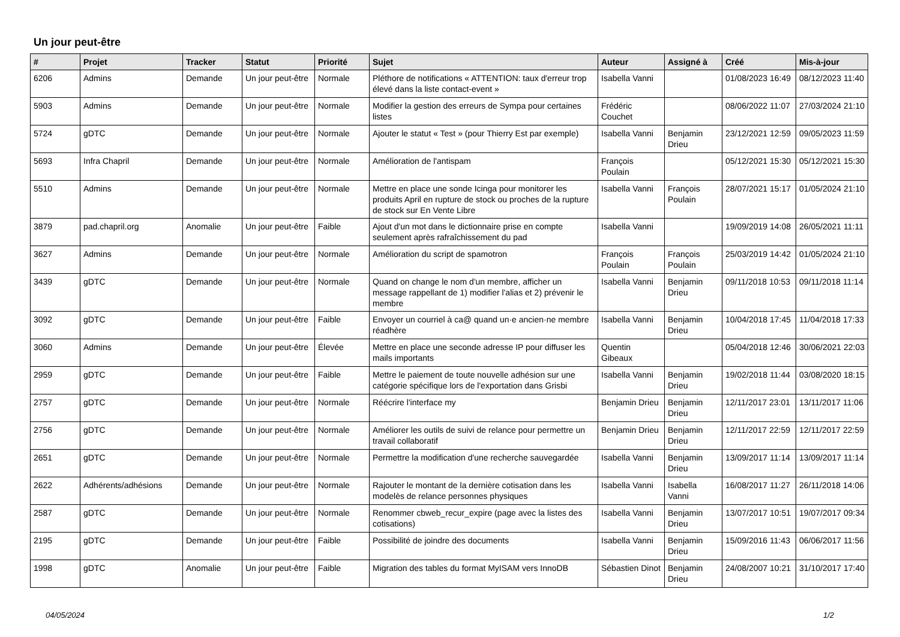Un jour peut-être
| # | Projet | Tracker | Statut | Priorité | Sujet | Auteur | Assigné à | Créé | Mis-à-jour |
| --- | --- | --- | --- | --- | --- | --- | --- | --- | --- |
| 6206 | Admins | Demande | Un jour peut-être | Normale | Pléthore de notifications « ATTENTION: taux d'erreur trop élevé dans la liste contact-event » | Isabella Vanni | | 01/08/2023 16:49 | 08/12/2023 11:40 |
| 5903 | Admins | Demande | Un jour peut-être | Normale | Modifier la gestion des erreurs de Sympa pour certaines listes | Frédéric Couchet | | 08/06/2022 11:07 | 27/03/2024 21:10 |
| 5724 | gDTC | Demande | Un jour peut-être | Normale | Ajouter le statut « Test » (pour Thierry Est par exemple) | Isabella Vanni | Benjamin Drieu | 23/12/2021 12:59 | 09/05/2023 11:59 |
| 5693 | Infra Chapril | Demande | Un jour peut-être | Normale | Amélioration de l'antispam | François Poulain | | 05/12/2021 15:30 | 05/12/2021 15:30 |
| 5510 | Admins | Demande | Un jour peut-être | Normale | Mettre en place une sonde Icinga pour monitorer les produits April en rupture de stock ou proches de la rupture de stock sur En Vente Libre | Isabella Vanni | François Poulain | 28/07/2021 15:17 | 01/05/2024 21:10 |
| 3879 | pad.chapril.org | Anomalie | Un jour peut-être | Faible | Ajout d'un mot dans le dictionnaire prise en compte seulement après rafraîchissement du pad | Isabella Vanni | | 19/09/2019 14:08 | 26/05/2021 11:11 |
| 3627 | Admins | Demande | Un jour peut-être | Normale | Amélioration du script de spamotron | François Poulain | François Poulain | 25/03/2019 14:42 | 01/05/2024 21:10 |
| 3439 | gDTC | Demande | Un jour peut-être | Normale | Quand on change le nom d'un membre, afficher un message rappellant de 1) modifier l'alias et 2) prévenir le membre | Isabella Vanni | Benjamin Drieu | 09/11/2018 10:53 | 09/11/2018 11:14 |
| 3092 | gDTC | Demande | Un jour peut-être | Faible | Envoyer un courriel à ca@ quand un·e ancien·ne membre réadhère | Isabella Vanni | Benjamin Drieu | 10/04/2018 17:45 | 11/04/2018 17:33 |
| 3060 | Admins | Demande | Un jour peut-être | Élevée | Mettre en place une seconde adresse IP pour diffuser les mails importants | Quentin Gibeaux | | 05/04/2018 12:46 | 30/06/2021 22:03 |
| 2959 | gDTC | Demande | Un jour peut-être | Faible | Mettre le paiement de toute nouvelle adhésion sur une catégorie spécifique lors de l'exportation dans Grisbi | Isabella Vanni | Benjamin Drieu | 19/02/2018 11:44 | 03/08/2020 18:15 |
| 2757 | gDTC | Demande | Un jour peut-être | Normale | Réécrire l'interface my | Benjamin Drieu | Benjamin Drieu | 12/11/2017 23:01 | 13/11/2017 11:06 |
| 2756 | gDTC | Demande | Un jour peut-être | Normale | Améliorer les outils de suivi de relance pour permettre un travail collaboratif | Benjamin Drieu | Benjamin Drieu | 12/11/2017 22:59 | 12/11/2017 22:59 |
| 2651 | gDTC | Demande | Un jour peut-être | Normale | Permettre la modification d'une recherche sauvegardée | Isabella Vanni | Benjamin Drieu | 13/09/2017 11:14 | 13/09/2017 11:14 |
| 2622 | Adhérents/adhésions | Demande | Un jour peut-être | Normale | Rajouter le montant de la dernière cotisation dans les modelès de relance personnes physiques | Isabella Vanni | Isabella Vanni | 16/08/2017 11:27 | 26/11/2018 14:06 |
| 2587 | gDTC | Demande | Un jour peut-être | Normale | Renommer cbweb_recur_expire (page avec la listes des cotisations) | Isabella Vanni | Benjamin Drieu | 13/07/2017 10:51 | 19/07/2017 09:34 |
| 2195 | gDTC | Demande | Un jour peut-être | Faible | Possibilité de joindre des documents | Isabella Vanni | Benjamin Drieu | 15/09/2016 11:43 | 06/06/2017 11:56 |
| 1998 | gDTC | Anomalie | Un jour peut-être | Faible | Migration des tables du format MyISAM vers InnoDB | Sébastien Dinot | Benjamin Drieu | 24/08/2007 10:21 | 31/10/2017 17:40 |
04/05/2024 1/2